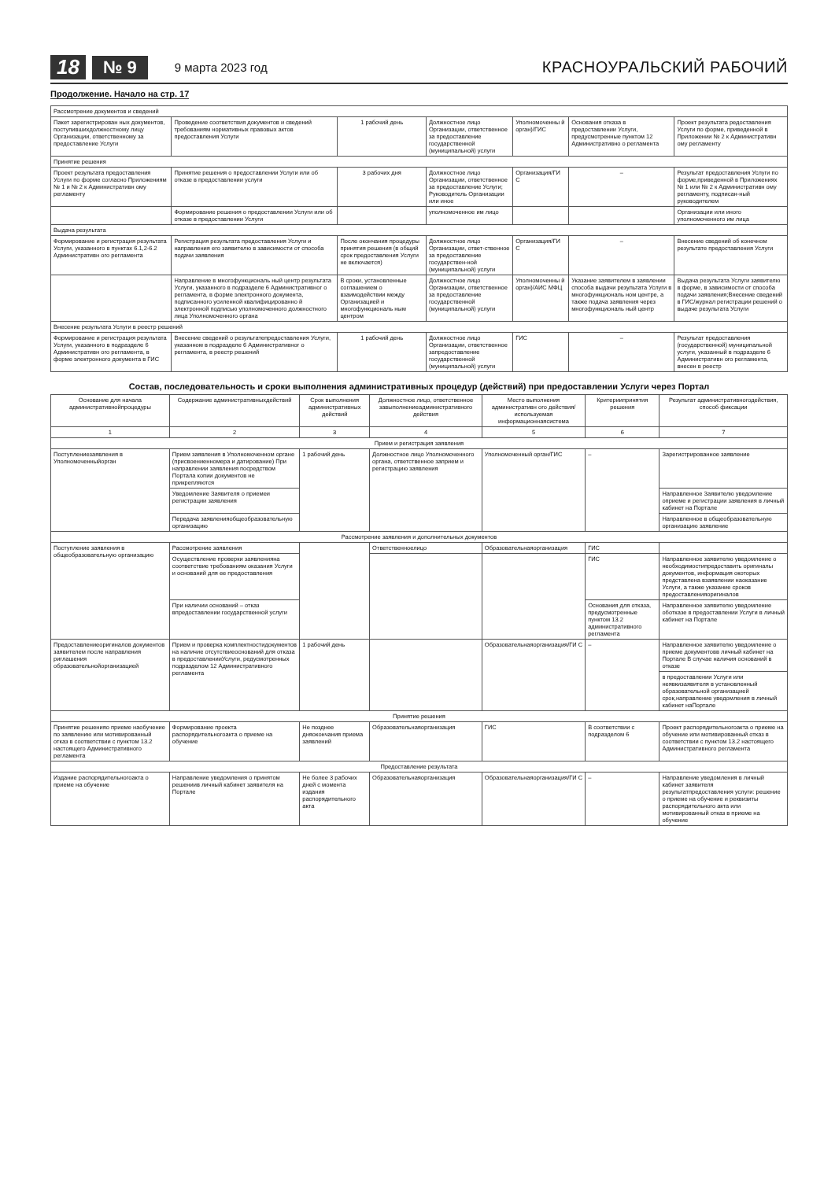18 № 9 9 марта 2023 год КРАСНОУРАЛЬСКИЙ РАБОЧИЙ
Продолжение. Начало на стр. 17
| Рассмотрение документов и сведений | | | | | | |
| Пакет зарегистрирован ных документов, поступившихдолжностному лицу Организации, ответственному за предоставление Услуги | Проведение соответствия документов и сведений требованиям нормативных правовых актов предоставления Услуги | 1 рабочий день | Должностное лицо Организации, ответственное за предоставление государственной (муниципальной) услуги | Уполномоченны й орган)/ГИС | Основания отказа в предоставлении Услуги, предусмотренные пунктом 12 Административно о регламента | Проект результата редоставления Услуги по форме, приведенной в Приложении № 2 к Административн ому регламенту |
| Принятие решения | | | | | | |
| Проект результата предоставления Услуги по форме согласно Приложениям № 1 и № 2 к Административн ому регламенту | Принятие решения о предоставлении Услуги или об отказе в предоставлении услуги | 3 рабочих дня | Должностное лицо Организации, ответственное за предоставление Услуги; Руководитель Организации или иное | Организация/ГИ С | – | Результат предоставления Услуги по форме,приведенной в Приложениях № 1 или № 2 к Административн ому регламенту, подписан-ный руководителем |
| | Формирование решения о предоставлении Услуги или об отказе в предоставлении Услуги | | уполномоченное им лицо | | | Организации или иного уполномоченного им лица |
| Выдача результата | | | | | | |
| Формирование и регистрация результата Услуги, указанного в пунктах 6.1,2-6.2 Административн ого регламента | Регистрация результата предоставления Услуги и направления его заявителю в зависимости от способа подачи заявления | После окончания процедуры принятия решения (в общий срок предоставления Услуги не включается) | Должностное лицо Организации, ответ-ственное за предоставление государствен-ной (муниципальной) услуги | Организация/ГИ С | – | Внесение сведений об конечном результате предоставления Услуги |
| | Направление в многофункциональ ный центр результата Услуги, указанного в подразделе 6 Административног о регламента, в форме электронного документа, подписанного усиленной квалифицированно й электронной подписью уполномоченного должностного лица Уполномоченного органа | В сроки, установленные соглашением о взаимодействии между Организацией и многофункциональ ным центром | Должностное лицо Организации, ответственное за предоставление государственной (муниципальной) услуги | Уполномоченны й орган)/АИС МФЦ | Указание заявителем в заявлении способа выдачи результата Услуги в многофункциональ ном центре, а также подача заявления через многофункциональ ный центр | Выдача результата Услуги заявителю в форме, в зависимости от способа подачи заявления;Внесение сведений в ГИС/журнал регистрации решений о выдаче результата Услуги |
| Внесение результата Услуги в реестр решений | | | | | | |
| Формирование и регистрация результата Услуги, указанного в подразделе 6 Административн ого регламента, в форме электронного документа в ГИС | Внесение сведений о результатепредоставления Услуги, указанном в подразделе 6 Административног о регламента, в реестр решений | 1 рабочий день | Должностное лицо Организации, ответственное запредоставление государственной (муниципальной) услуги | ГИС | – | Результат предоставления (государственной) муниципальной услуги, указанный в подразделе 6 Административн ого регламента, внесен в реестр |
Состав, последовательность и сроки выполнения административных процедур (действий) при предоставлении Услуги через Портал
| Основание для начала административнойпроцедуры | Содержание административныхдействий | Срок выполнения административных действий | Должностное лицо, ответственное завыполнениеадминистративного действия | Место выполнения административн ого действия/ используемая информационнаясистема | Критериипринятия решения | Результат административногодействия, способ фиксации |
| --- | --- | --- | --- | --- | --- | --- |
| 1 | 2 | 3 | 4 | 5 | 6 | 7 |
| Прием и регистрация заявления | | | | | | |
| Поступлениезаявления в Уполномоченныйорган | Прием заявления в Уполномоченном органе (присвоениенномера и датирование) При направлении заявления посредством Портала копии документов не прикрепляются | 1 рабочий день | Должностное лицо Уполномоченного органа, ответственное заприем и регистрацию заявления | Уполномоченный орган/ГИС | – | Зарегистрированное заявление |
| | Уведомление Заявителя о приемеи регистрации заявления | | | | | Направленное Заявителю уведомление оприеме и регистрации заявления в личный кабинет на Портале |
| | Передача заявленияобщеобразовательную организацию | | | | | Направленное в общеобразовательную организацию заявление |
| Рассмотрение заявления и дополнительных документов | | | | | | |
| Поступление заявления в общеобразовательную организацию | Рассмотрение заявления | | Ответственноелицо | Образовательнаяорганизация | ГИС | |
| | Осуществление проверки заявленияна соответствие требованиям оказания Услуги и оснований для ее предоставления | | | | ГИС | Направленное заявителю уведомление о необходимостипредоставить оригиналы документов, информация окоторых представлена взаявлении наоказание Услуги, а также указание сроков предоставленияоригиналов |
| | При наличии оснований – отказ впредоставлении государственной услуги | | | | Основания для отказа, предусмотренные пунктом 13.2 административного регламента | Направленное заявителю уведомление оботказе в предоставлении Услуги в личный кабинет на Портале |
| Предоставлениеоригиналов документов заявителем после направления риглашения образовательнойорганизацией | Прием и проверка комплектностидокументов на наличие отсутствиеоснований для отказа в предоставленииУслуги, редусмотренных подразделом 12 Административного регламента | 1 рабочий день | | Образовательнаяорганизация/ГИ С | – | Направленное заявителю уведомление о приеме документовв личный кабинет на Портале В случае наличия оснований в отказе |
| | | | | | | в предоставлении Услуги или неявкизаявителя в установленный образовательной организацией срок,направление уведомления в личный кабинет наПортале |
| Принятие решения | | | | | | |
| Принятие решенияо приеме наобучение по заявлению или мотивированный отказ в соответствии с пунктом 13.2 настоящего Административного регламента | Формирование проекта распорядительногоакта о приеме на обучение | Не позднее дняокончания приема заявлений | Образовательнаяорганизация | ГИС | В соответствии с подразделом 6 | Проект распорядительногоакта о приеме на обучение или мотивированный отказ в соответствии с пунктом 13.2 настоящего Административного регламента |
| Предоставление результата | | | | | | |
| Издание распорядительногоакта о приеме на обучение | Направление уведомления о принятом решениив личный кабинет заявителя на Портале | Не более 3 рабочих дней с момента издания распорядительного акта | Образовательнаяорганизация | Образовательнаяорганизация/ГИ С | – | Направление уведомления в личный кабинет заявителя результатпредоставления услуги: решение о приеме на обучение и реквизиты распорядительного акта или мотивированный отказ в приеме на обучение |